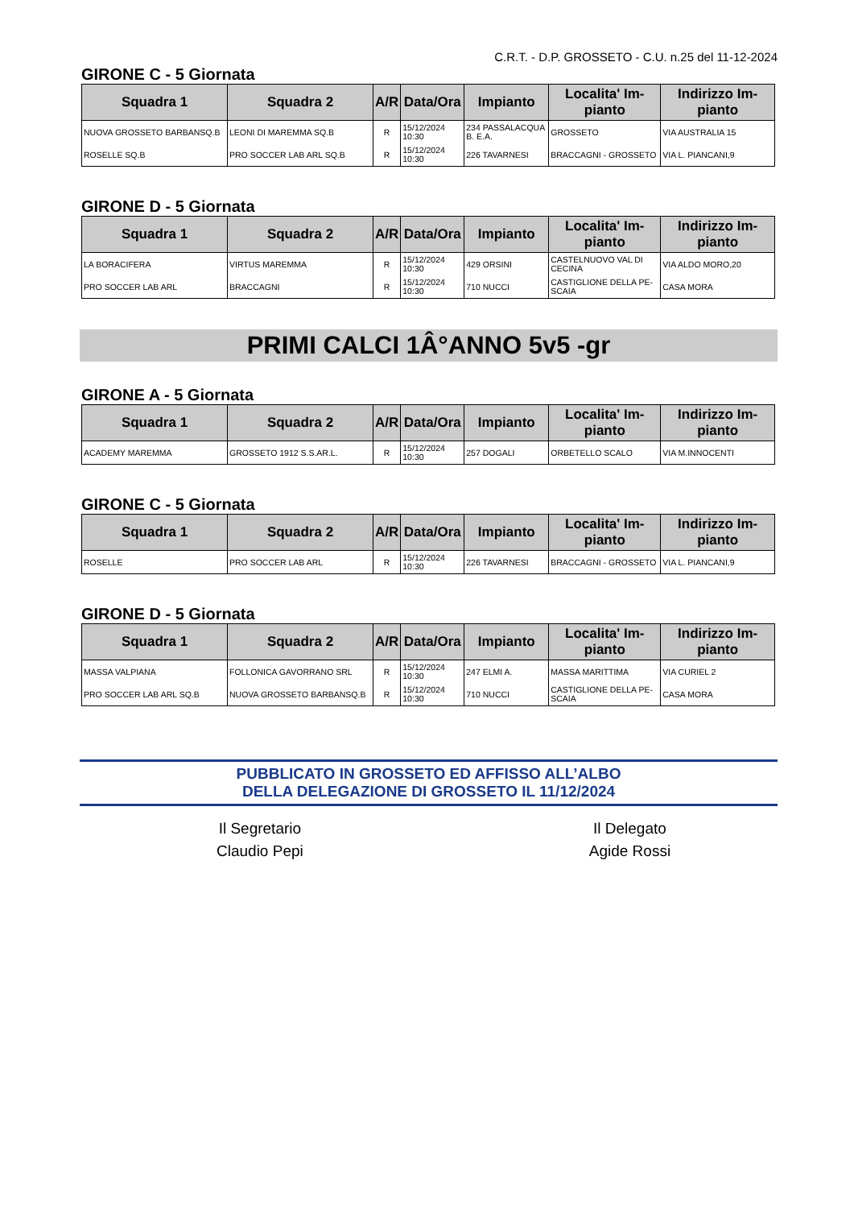C.R.T. - D.P. GROSSETO - C.U. n.25 del 11-12-2024
GIRONE C - 5 Giornata
| Squadra 1 | Squadra 2 | A/R | Data/Ora | Impianto | Localita' Im-pianto | Indirizzo Im-pianto |
| --- | --- | --- | --- | --- | --- | --- |
| NUOVA GROSSETO BARBANSQ.B | LEONI DI MAREMMA SQ.B | R | 15/12/2024 10:30 | 234 PASSALACQUA B. E.A. | GROSSETO | VIA AUSTRALIA 15 |
| ROSELLE SQ.B | PRO SOCCER LAB ARL SQ.B | R | 15/12/2024 10:30 | 226 TAVARNESI | BRACCAGNI - GROSSETO | VIA L. PIANCANI,9 |
GIRONE D - 5 Giornata
| Squadra 1 | Squadra 2 | A/R | Data/Ora | Impianto | Localita' Im-pianto | Indirizzo Im-pianto |
| --- | --- | --- | --- | --- | --- | --- |
| LA BORACIFERA | VIRTUS MAREMMA | R | 15/12/2024 10:30 | 429 ORSINI | CASTELNUOVO VAL DI CECINA | VIA ALDO MORO,20 |
| PRO SOCCER LAB ARL | BRACCAGNI | R | 15/12/2024 10:30 | 710 NUCCI | CASTIGLIONE DELLA PE-SCAIA | CASA MORA |
PRIMI CALCI 1Â°ANNO 5v5 -gr
GIRONE A - 5 Giornata
| Squadra 1 | Squadra 2 | A/R | Data/Ora | Impianto | Localita' Im-pianto | Indirizzo Im-pianto |
| --- | --- | --- | --- | --- | --- | --- |
| ACADEMY MAREMMA | GROSSETO 1912 S.S.AR.L. | R | 15/12/2024 10:30 | 257 DOGALI | ORBETELLO SCALO | VIA M.INNOCENTI |
GIRONE C - 5 Giornata
| Squadra 1 | Squadra 2 | A/R | Data/Ora | Impianto | Localita' Im-pianto | Indirizzo Im-pianto |
| --- | --- | --- | --- | --- | --- | --- |
| ROSELLE | PRO SOCCER LAB ARL | R | 15/12/2024 10:30 | 226 TAVARNESI | BRACCAGNI - GROSSETO | VIA L. PIANCANI,9 |
GIRONE D - 5 Giornata
| Squadra 1 | Squadra 2 | A/R | Data/Ora | Impianto | Localita' Im-pianto | Indirizzo Im-pianto |
| --- | --- | --- | --- | --- | --- | --- |
| MASSA VALPIANA | FOLLONICA GAVORRANO SRL | R | 15/12/2024 10:30 | 247 ELMI A. | MASSA MARITTIMA | VIA CURIEL 2 |
| PRO SOCCER LAB ARL SQ.B | NUOVA GROSSETO BARBANSQ.B | R | 15/12/2024 10:30 | 710 NUCCI | CASTIGLIONE DELLA PE-SCAIA | CASA MORA |
PUBBLICATO IN GROSSETO ED AFFISSO ALL’ALBO
DELLA DELEGAZIONE DI GROSSETO IL 11/12/2024
Il Segretario
Claudio Pepi
Il Delegato
Agide Rossi